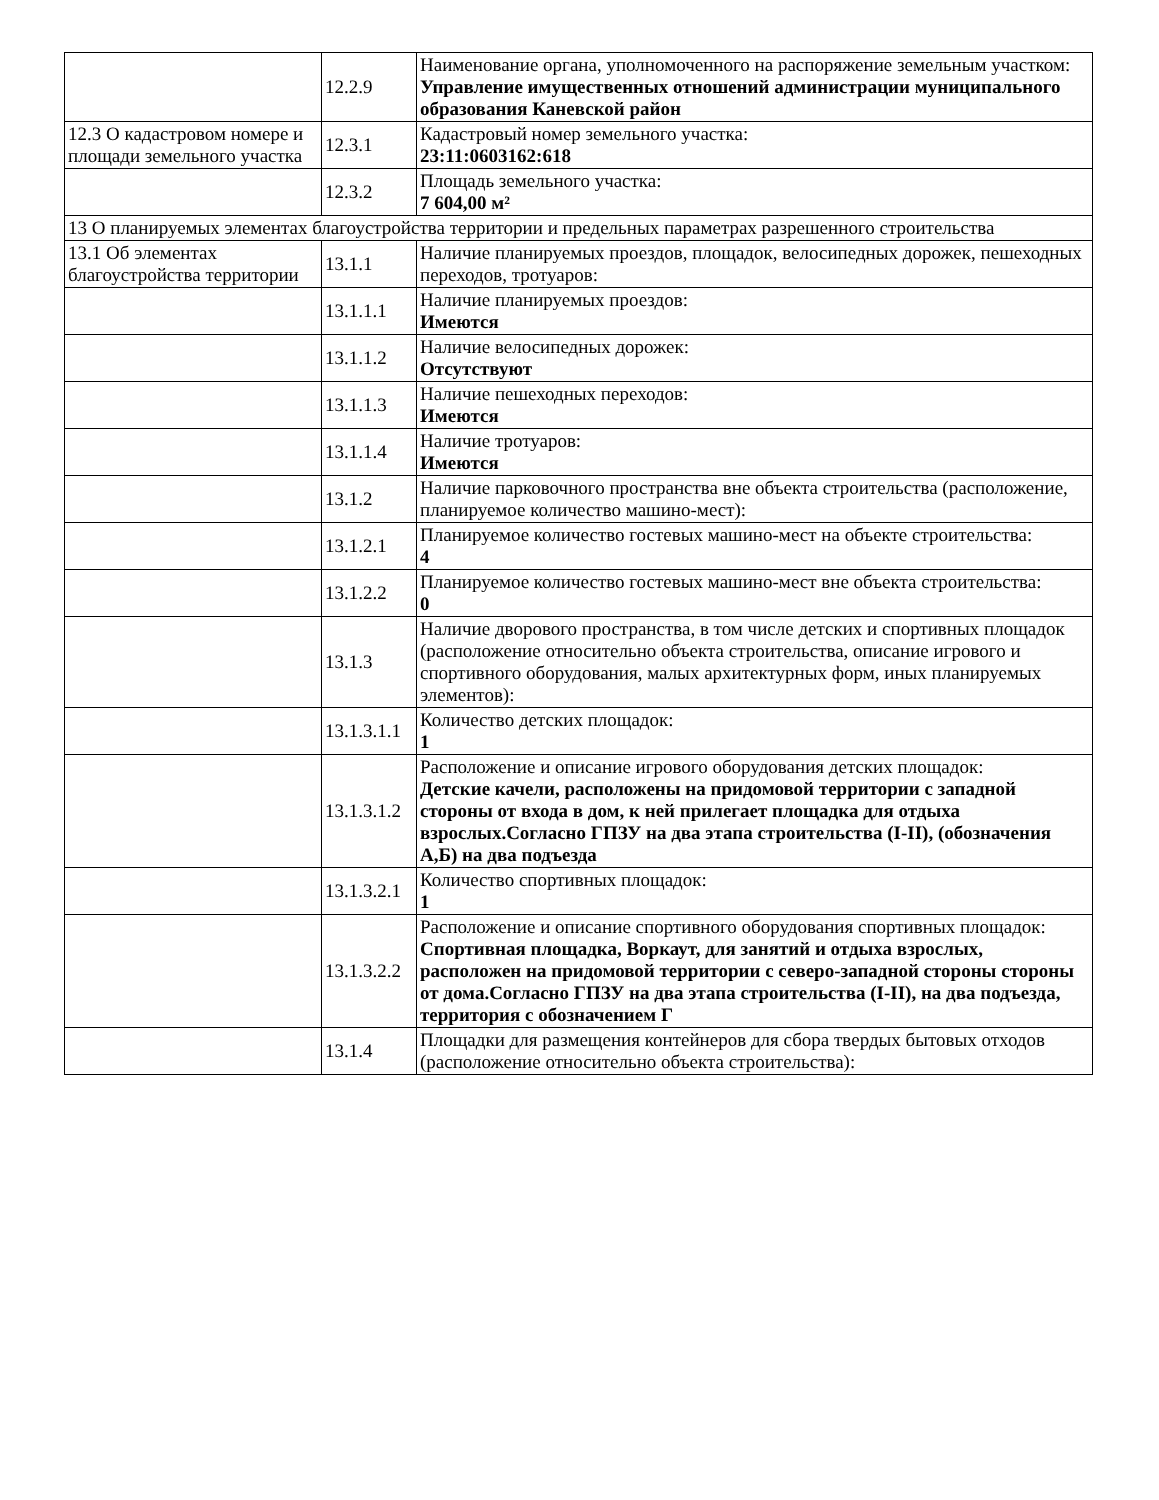| | 12.2.9 | Наименование органа, уполномоченного на распоряжение земельным участком: Управление имущественных отношений администрации муниципального образования Каневской район |
| 12.3 О кадастровом номере и площади земельного участка | 12.3.1 | Кадастровый номер земельного участка: 23:11:0603162:618 |
| | 12.3.2 | Площадь земельного участка: 7 604,00 м² |
| 13 О планируемых элементах благоустройства территории и предельных параметрах разрешенного строительства | | |
| 13.1 Об элементах благоустройства территории | 13.1.1 | Наличие планируемых проездов, площадок, велосипедных дорожек, пешеходных переходов, тротуаров: |
| | 13.1.1.1 | Наличие планируемых проездов: Имеются |
| | 13.1.1.2 | Наличие велосипедных дорожек: Отсутствуют |
| | 13.1.1.3 | Наличие пешеходных переходов: Имеются |
| | 13.1.1.4 | Наличие тротуаров: Имеются |
| | 13.1.2 | Наличие парковочного пространства вне объекта строительства (расположение, планируемое количество машино-мест): |
| | 13.1.2.1 | Планируемое количество гостевых машино-мест на объекте строительства: 4 |
| | 13.1.2.2 | Планируемое количество гостевых машино-мест вне объекта строительства: 0 |
| | 13.1.3 | Наличие дворового пространства, в том числе детских и спортивных площадок (расположение относительно объекта строительства, описание игрового и спортивного оборудования, малых архитектурных форм, иных планируемых элементов): |
| | 13.1.3.1.1 | Количество детских площадок: 1 |
| | 13.1.3.1.2 | Расположение и описание игрового оборудования детских площадок: Детские качели, расположены на придомовой территории с западной стороны от входа в дом, к ней прилегает площадка для отдыха взрослых.Согласно ГПЗУ на два этапа строительства (I-II), (обозначения А,Б) на два подъезда |
| | 13.1.3.2.1 | Количество спортивных площадок: 1 |
| | 13.1.3.2.2 | Расположение и описание спортивного оборудования спортивных площадок: Спортивная площадка, Воркаут, для занятий и отдыха взрослых, расположен на придомовой территории с северо-западной стороны стороны от дома.Согласно ГПЗУ на два этапа строительства (I-II), на два подъезда, территория с обозначением Г |
| | 13.1.4 | Площадки для размещения контейнеров для сбора твердых бытовых отходов (расположение относительно объекта строительства): |